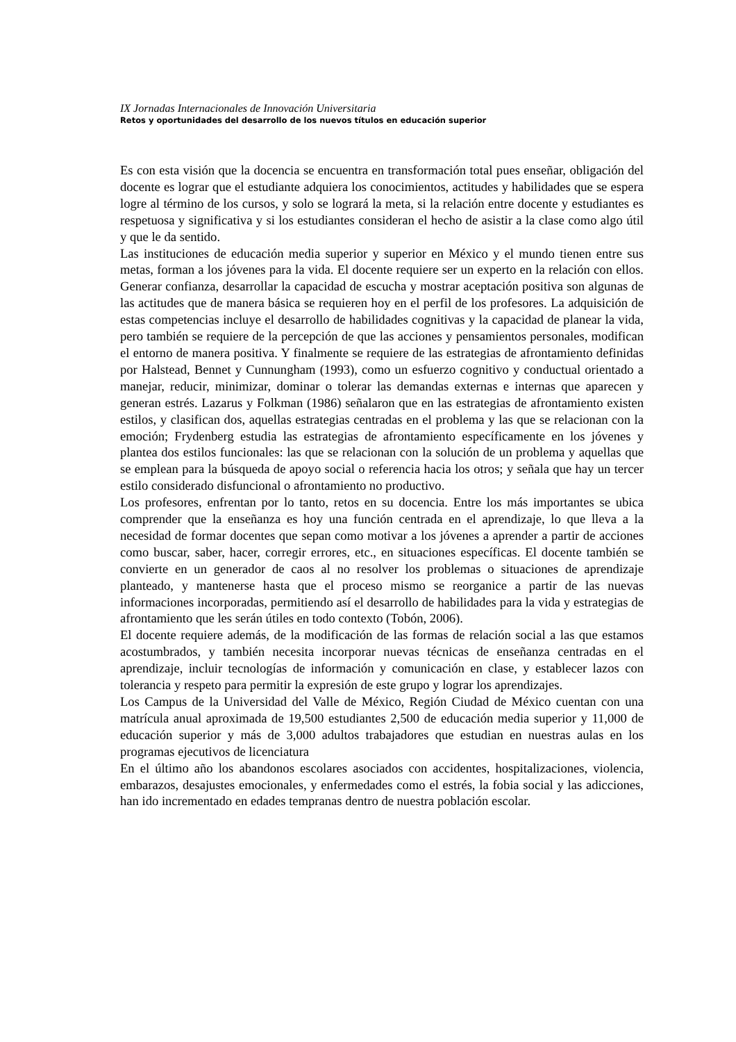IX Jornadas Internacionales de Innovación Universitaria
Retos y oportunidades del desarrollo de los nuevos títulos en educación superior
Es con esta visión que la docencia se encuentra en transformación total pues enseñar, obligación del docente es lograr que el estudiante adquiera los conocimientos, actitudes y habilidades que se espera logre al término de los cursos, y solo se logrará la meta, si la relación entre docente y estudiantes es respetuosa y significativa y si los estudiantes consideran el hecho de asistir a la clase como algo útil y que le da sentido.
Las instituciones de educación media superior y superior en México y el mundo tienen entre sus metas, forman a los jóvenes para la vida. El docente requiere ser un experto en la relación con ellos. Generar confianza, desarrollar la capacidad de escucha y mostrar aceptación positiva son algunas de las actitudes que de manera básica se requieren hoy en el perfil de los profesores. La adquisición de estas competencias incluye el desarrollo de habilidades cognitivas y la capacidad de planear la vida, pero también se requiere de la percepción de que las acciones y pensamientos personales, modifican el entorno de manera positiva. Y finalmente se requiere de las estrategias de afrontamiento definidas por Halstead, Bennet y Cunnungham (1993), como un esfuerzo cognitivo y conductual orientado a manejar, reducir, minimizar, dominar o tolerar las demandas externas e internas que aparecen y generan estrés. Lazarus y Folkman (1986) señalaron que en las estrategias de afrontamiento existen estilos, y clasifican dos, aquellas estrategias centradas en el problema y las que se relacionan con la emoción; Frydenberg estudia las estrategias de afrontamiento específicamente en los jóvenes y plantea dos estilos funcionales: las que se relacionan con la solución de un problema y aquellas que se emplean para la búsqueda de apoyo social o referencia hacia los otros; y señala que hay un tercer estilo considerado disfuncional o afrontamiento no productivo.
Los profesores, enfrentan por lo tanto, retos en su docencia. Entre los más importantes se ubica comprender que la enseñanza es hoy una función centrada en el aprendizaje, lo que lleva a la necesidad de formar docentes que sepan como motivar a los jóvenes a aprender a partir de acciones como buscar, saber, hacer, corregir errores, etc., en situaciones específicas. El docente también se convierte en un generador de caos al no resolver los problemas o situaciones de aprendizaje planteado, y mantenerse hasta que el proceso mismo se reorganice a partir de las nuevas informaciones incorporadas, permitiendo así el desarrollo de habilidades para la vida y estrategias de afrontamiento que les serán útiles en todo contexto (Tobón, 2006).
El docente requiere además, de la modificación de las formas de relación social a las que estamos acostumbrados, y también necesita incorporar nuevas técnicas de enseñanza centradas en el aprendizaje, incluir tecnologías de información y comunicación en clase, y establecer lazos con tolerancia y respeto para permitir la expresión de este grupo y lograr los aprendizajes.
Los Campus de la Universidad del Valle de México, Región Ciudad de México cuentan con una matrícula anual aproximada de 19,500 estudiantes 2,500 de educación media superior y 11,000 de educación superior y más de 3,000 adultos trabajadores que estudian en nuestras aulas en los programas ejecutivos de licenciatura
En el último año los abandonos escolares asociados con accidentes, hospitalizaciones, violencia, embarazos, desajustes emocionales, y enfermedades como el estrés, la fobia social y las adicciones, han ido incrementado en edades tempranas dentro de nuestra población escolar.